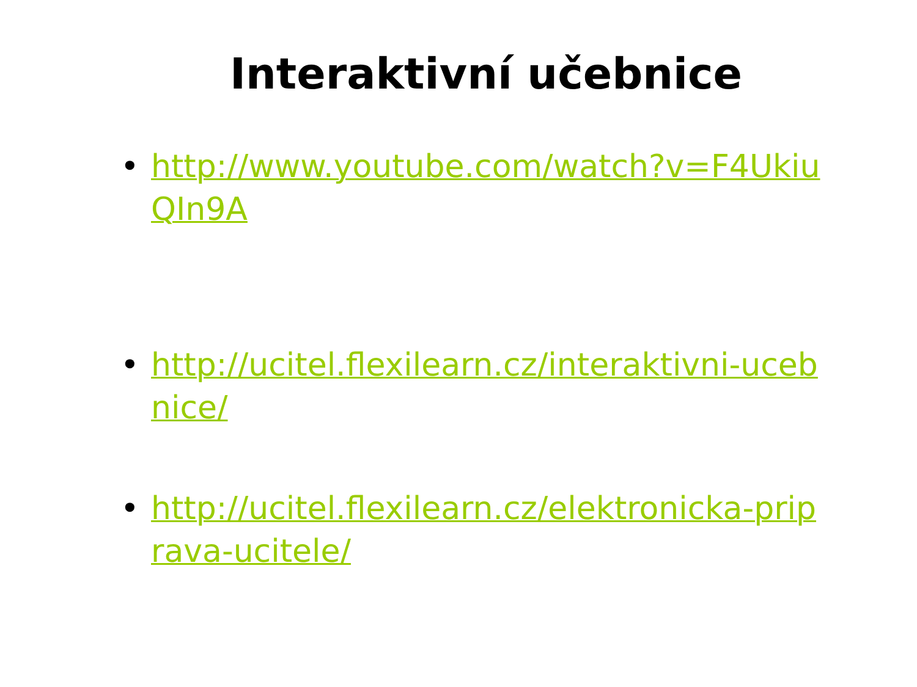Interaktivní učebnice
• http://www.youtube.com/watch?v=F4UkiuQIn9A
• http://ucitel.flexilearn.cz/interaktivni-ucebnice/
• http://ucitel.flexilearn.cz/elektronicka-priprava-ucitele/